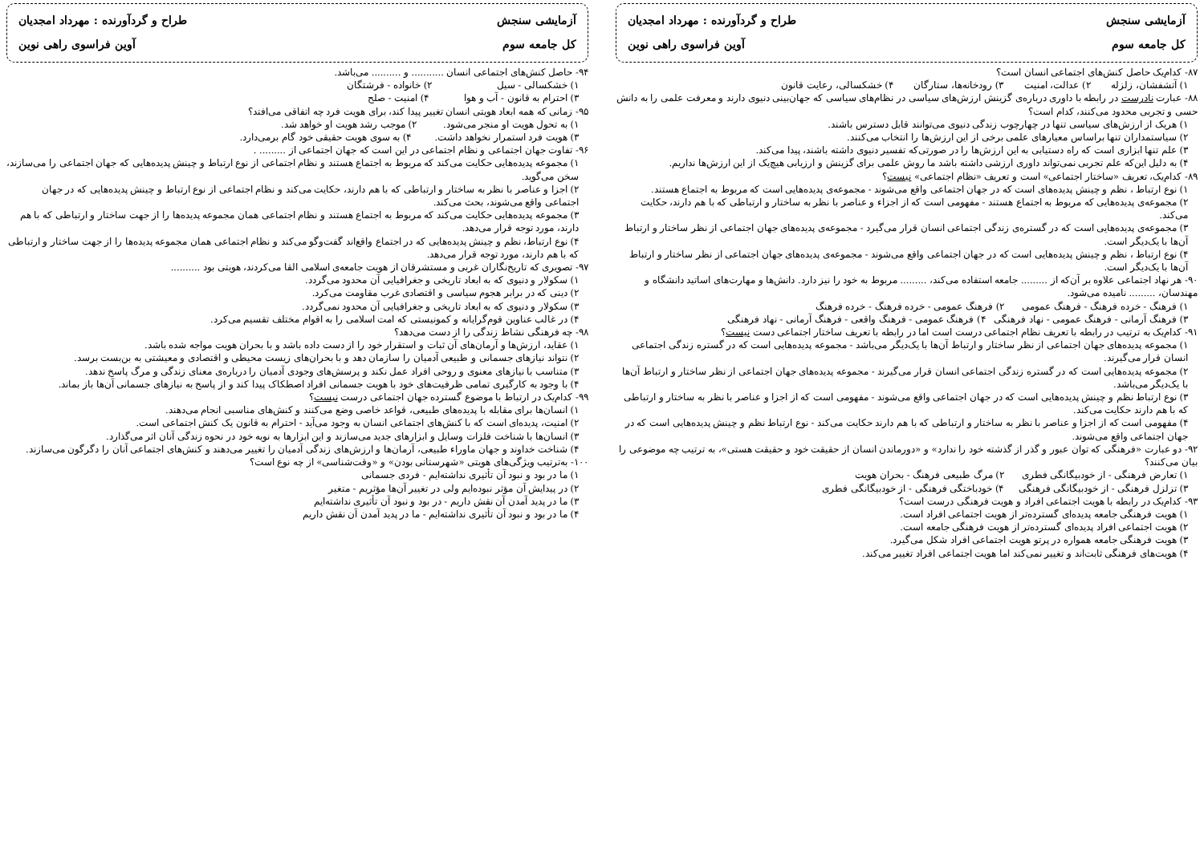آزمایشی سنجش
طراح و گردآورنده : مهرداد امجدیان
کل جامعه سوم
آوین فراسوی راهی نوین
۹۴- حاصل کنش‌های اجتماعی انسان ........... و .......... می‌باشد.
۱) خشکسالی - سیل ۲) خانواده - فرشتگان
۳) احترام به قانون - آب و هوا ۴) امنیت - صلح
۹۵- زمانی که همه ابعاد هویتی انسان تغییر پیدا کند، برای هویت فرد چه اتفاقی می‌افتد؟
۱) به تحول هویت او منجر می‌شود. ۲) موجب رشد هویت او خواهد شد.
۳) هویت فرد استمرار نخواهد داشت. ۴) به سوی هویت حقیقی خود گام برمی‌دارد.
۹۶- تفاوت جهان اجتماعی و نظام اجتماعی در این است که جهان اجتماعی از ......... .
۱) مجموعه پدیده‌هایی حکایت می‌کند که مربوط به اجتماع هستند و نظام اجتماعی از نوع ارتباط و چینش پدیده‌هایی که جهان اجتماعی را می‌سازند، سخن می‌گوید.
۲) اجزا و عناصر با نظر به ساختار و ارتباطی که با هم دارند، حکایت می‌کند و نظام اجتماعی از نوع ارتباط و چینش پدیده‌هایی که در جهان اجتماعی واقع می‌شوند، بحث می‌کند.
۳) مجموعه پدیده‌هایی حکایت می‌کند که مربوط به اجتماع هستند و نظام اجتماعی همان مجموعه پدیده‌ها را از جهت ساختار و ارتباطی که با هم دارند، مورد توجه قرار می‌دهد.
۴) نوع ارتباط، نظم و چینش پدیده‌هایی که در اجتماع واقع‌اند گفت‌وگو می‌کند و نظام اجتماعی همان مجموعه پدیده‌ها را از جهت ساختار و ارتباطی که با هم دارند، مورد توجه قرار می‌دهد.
۹۷- تصویری که تاریخ‌نگاران غربی و مستشرقان از هویت جامعه‌ی اسلامی القا می‌کردند، هویتی بود ..........
۱) سکولار و دنیوی که به ابعاد تاریخی و جغرافیایی آن محدود می‌گردد.
۲) دینی که در برابر هجوم سیاسی و اقتصادی غرب مقاومت می‌کرد.
۳) سکولار و دنیوی که به ابعاد تاریخی و جغرافیایی آن محدود نمی‌گردد.
۴) در غالب عناوین قوم‌گرایانه و کمونیستی که امت اسلامی را به اقوام مختلف تقسیم می‌کرد.
۹۸- چه فرهنگی نشاط زندگی را از دست می‌دهد؟
۱) عقاید، ارزش‌ها و آرمان‌های آن ثبات و استقرار خود را از دست داده باشد و با بحران هویت مواجه شده باشد.
۲) نتواند نیازهای جسمانی و طبیعی آدمیان را سازمان دهد و با بحران‌های زیست محیطی و اقتصادی و معیشتی به بن‌بست برسد.
۳) متناسب با نیازهای معنوی و روحی افراد عمل نکند و پرسش‌های وجودی آدمیان را درباره‌ی معنای زندگی و مرگ پاسخ ندهد.
۴) با وجود به کارگیری تمامی ظرفیت‌های خود با هویت جسمانی افراد اصطکاک پیدا کند و از پاسخ به نیازهای جسمانی آن‌ها باز بماند.
۹۹- کدام‌یک در ارتباط با موضوع گسترده جهان اجتماعی درست نیست؟
۱) انسان‌ها برای مقابله با پدیده‌های طبیعی، قواعد خاصی وضع می‌کنند و کنش‌های مناسبی انجام می‌دهند.
۲) امنیت، پدیده‌ای است که با کنش‌های اجتماعی انسان به وجود می‌آید - احترام به قانون یک کنش اجتماعی است.
۳) انسان‌ها با شناخت فلزات وسایل و ابزارهای جدید می‌سازند و این ابزارها به نوبه خود در نحوه زندگی آنان اثر می‌گذارد.
۴) شناخت خداوند و جهان ماوراء طبیعی، آرمان‌ها و ارزش‌های زندگی آدمیان را تغییر می‌دهند و کنش‌های اجتماعی آنان را دگرگون می‌سازند.
۱۰۰- به‌ترتیب ویژگی‌های هویتی «شهرستانی بودن» و «وقت‌شناسی» از چه نوع است؟
۱) ما در بود و نبود آن تأثیری نداشته‌ایم - فردی جسمانی
۲) در پیدایش آن مؤثر نبوده‌ایم ولی در تغییر آن‌ها مؤثریم - متغیر
۳) ما در پدید آمدن آن نقش داریم - در بود و نبود آن تأثیری نداشته‌ایم
۴) ما در بود و نبود آن تأثیری نداشته‌ایم - ما در پدید آمدن آن نقش داریم
آزمایشی سنجش
طراح و گردآورنده : مهرداد امجدیان
کل جامعه سوم
آوین فراسوی راهی نوین
۸۷- کدام‌یک حاصل کنش‌های اجتماعی انسان است؟
۱) آتشفشان، زلزله ۲) عدالت، امنیت ۳) رودخانه‌ها، ستارگان ۴) خشکسالی، رعایت قانون
۸۸- عبارت نادرست در رابطه با داوری درباره‌ی گزینش ارزش‌های سیاسی در نظام‌های سیاسی که جهان‌بینی دنیوی دارند و معرفت علمی را به دانش حسی و تجربی محدود می‌کنند، کدام است؟
۱) هریک از ارزش‌های سیاسی تنها در چهارچوب زندگی دنیوی می‌توانند قابل دسترس باشند.
۲) سیاستمداران تنها براساس معیارهای علمی برخی از این ارزش‌ها را انتخاب می‌کنند.
۳) علم تنها ابزاری است که راه دستیابی به این ارزش‌ها را در صورتی‌که تفسیر دنیوی داشته باشند، پیدا می‌کند.
۴) به دلیل این‌که علم تجربی نمی‌تواند داوری ارزشی داشته باشد ما روش علمی برای گزینش و ارزیابی هیچ‌یک از این ارزش‌ها نداریم.
۸۹- کدام‌یک، تعریف «ساختار اجتماعی» است و تعریف «نظام اجتماعی» نیست؟
۱) نوع ارتباط ، نظم و چینش پدیده‌های است که در جهان اجتماعی واقع می‌شوند - مجموعه‌ی پدیده‌هایی است که مربوط به اجتماع هستند.
۲) مجموعه‌ی پدیده‌هایی که مربوط به اجتماع هستند - مفهومی است که از اجزاء و عناصر با نظر به ساختار و ارتباطی که با هم دارند، حکایت می‌کند.
۳) مجموعه‌ی پدیده‌هایی است که در گستره‌ی زندگی اجتماعی انسان قرار می‌گیرد - مجموعه‌ی پدیده‌های جهان اجتماعی از نظر ساختار و ارتباط آن‌ها با یک‌دیگر است.
۴) نوع ارتباط ، نظم و چینش پدیده‌هایی است که در جهان اجتماعی واقع می‌شوند - مجموعه‌ی پدیده‌های جهان اجتماعی از نظر ساختار و ارتباط آن‌ها با یک‌دیگر است.
۹۰- هر نهاد اجتماعی علاوه بر آن‌که از ......... جامعه استفاده می‌کند، ......... مربوط به خود را نیز دارد. دانش‌ها و مهارت‌های اساتید دانشگاه و مهندسان، ......... نامیده می‌شود.
۱) فرهنگ - خرده فرهنگ - فرهنگ عمومی ۲) فرهنگ عمومی - خرده فرهنگ - خرده فرهنگ
۳) فرهنگ آرمانی - فرهنگ عمومی - نهاد فرهنگی ۴) فرهنگ عمومی - فرهنگ واقعی - فرهنگ آرمانی - نهاد فرهنگی
۹۱- کدام‌یک به ترتیب در رابطه با تعریف نظام اجتماعی درست است اما در رابطه با تعریف ساختار اجتماعی دست نیست؟
۱) مجموعه پدیده‌های جهان اجتماعی از نظر ساختار و ارتباط آن‌ها با یک‌دیگر می‌باشد - مجموعه پدیده‌هایی است که در گستره زندگی اجتماعی انسان قرار می‌گیرند.
۲) مجموعه پدیده‌هایی است که در گستره زندگی اجتماعی انسان قرار می‌گیرند - مجموعه پدیده‌های جهان اجتماعی از نظر ساختار و ارتباط آن‌ها با یک‌دیگر می‌باشد.
۳) نوع ارتباط نظم و چینش پدیده‌هایی است که در جهان اجتماعی واقع می‌شوند - مفهومی است که از اجزا و عناصر با نظر به ساختار و ارتباطی که با هم دارند حکایت می‌کند.
۴) مفهومی است که از اجزا و عناصر با نظر به ساختار و ارتباطی که با هم دارند حکایت می‌کند - نوع ارتباط نظم و چینش پدیده‌هایی است که در جهان اجتماعی واقع می‌شوند.
۹۲- دو عبارت «فرهنگی که توان عبور و گذر از گذشته خود را ندارد» و «دورماندن انسان از حقیقت خود و حقیقت هستی»، به ترتیب چه موضوعی را بیان می‌کنند؟
۱) تعارض فرهنگی - از خودبیگانگی فطری ۲) مرگ طبیعی فرهنگ - بحران هویت
۳) تزلزل فرهنگی - از خودبیگانگی فرهنگی ۴) خودباختگی فرهنگی - از خودبیگانگی فطری
۹۳- کدام‌یک در رابطه با هویت اجتماعی افراد و هویت فرهنگی درست است؟
۱) هویت فرهنگی جامعه پدیده‌ای گسترده‌تر از هویت اجتماعی افراد است.
۲) هویت اجتماعی افراد پدیده‌ای گسترده‌تر از هویت فرهنگی جامعه است.
۳) هویت فرهنگی جامعه همواره در پرتو هویت اجتماعی افراد شکل می‌گیرد.
۴) هویت‌های فرهنگی ثابت‌اند و تغییر نمی‌کند اما هویت اجتماعی افراد تغییر می‌کند.